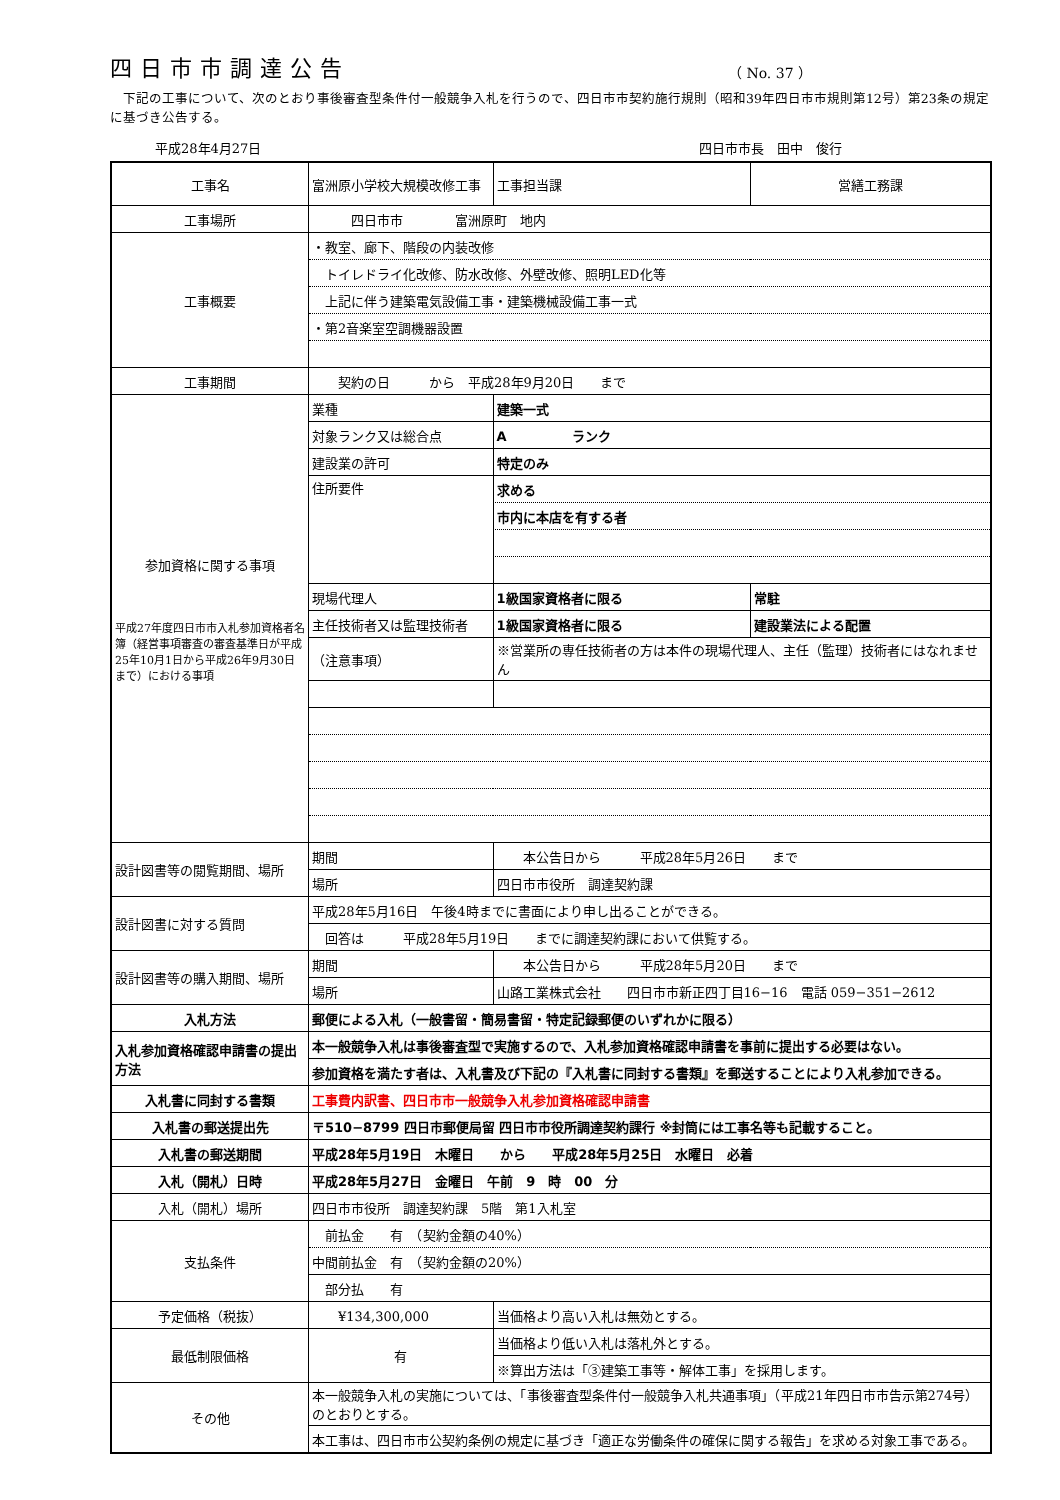四日市市調達公告
（ No. 37 ）
　下記の工事について、次のとおり事後審査型条件付一般競争入札を行うので、四日市市契約施行規則（昭和39年四日市市規則第12号）第23条の規定に基づき公告する。
平成28年4月27日 四日市市長　田中　俊行
| 工事名 | 富洲原小学校大規模改修工事 | | | 工事担当課 | 営繕工務課 |
| 工事場所 | 四日市市 富洲原町 地内 | | | | |
| 工事概要 | ・教室、廊下、階段の内装改修 | | | | |
| | トイレドライ化改修、防水改修、外壁改修、照明LED化等 | | | | |
| | 上記に伴う建築電気設備工事・建築機械設備工事一式 | | | | |
| | ・第2音楽室空調機器設置 | | | | |
| 工事期間 | 契約の日 から 平成28年9月20日 まで | | | | |
| 参加資格に関する事項 平成27年度四日市市入札参加資格者名簿（経営事項審査の審査基準日が平成25年10月1日から平成26年9月30日まで）における事項 | 業種 | 建築一式 | | | |
| | 対象ランク又は総合点 | A ランク | | | |
| | 建設業の許可 | 特定のみ | | | |
| | 住所要件 | 求める | | | |
| | | 市内に本店を有する者 | | | |
| | 現場代理人 | 1級国家資格者に限る | | | 常駐 |
| | 主任技術者又は監理技術者 | 1級国家資格者に限る | | | 建設業法による配置 |
| | （注意事項） | ※営業所の専任技術者の方は本件の現場代理人、主任（監理）技術者にはなれません | | | |
| 設計図書等の閲覧期間、場所 | 期間 | 本公告日から 平成28年5月26日 まで | | | |
| | 場所 | 四日市市役所 調達契約課 | | | |
| 設計図書に対する質問 | 平成28年5月16日 午後4時までに書面により申し出ることができる。 | | | | |
| | 回答は 平成28年5月19日 までに調達契約課において供覧する。 | | | | |
| 設計図書等の購入期間、場所 | 期間 | 本公告日から 平成28年5月20日 まで | | | |
| | 場所 | 山路工業株式会社 四日市市新正四丁目16−16 電話 059−351−2612 | | | |
| 入札方法 | 郵便による入札（一般書留・簡易書留・特定記録郵便のいずれかに限る） | | | | |
| 入札参加資格確認申請書の提出方法 | 本一般競争入札は事後審査型で実施するので、入札参加資格確認申請書を事前に提出する必要はない。 | | | | |
| | 参加資格を満たす者は、入札書及び下記の『入札書に同封する書類』を郵送することにより入札参加できる。 | | | | |
| 入札書に同封する書類 | 工事費内訳書、四日市市一般競争入札参加資格確認申請書 | | | | |
| 入札書の郵送提出先 | 〒510−8799 四日市郵便局留 四日市市役所調達契約課行 ※封筒には工事名等も記載すること。 | | | | |
| 入札書の郵送期間 | 平成28年5月19日 木曜日 から 平成28年5月25日 水曜日 必着 | | | | |
| 入札（開札）日時 | 平成28年5月27日 金曜日 午前 9 時 00 分 | | | | |
| 入札（開札）場所 | 四日市市役所 調達契約課 5階 第1入札室 | | | | |
| 支払条件 | 前払金 有 （契約金額の40%） | | | | |
| | 中間前払金 有 （契約金額の20%） | | | | |
| | 部分払 有 | | | | |
| 予定価格（税抜） | ¥134,300,000 | | 当価格より高い入札は無効とする。 | | |
| 最低制限価格 | 有 | | 当価格より低い入札は落札外とする。 | | |
| | | | ※算出方法は「③建築工事等・解体工事」を採用します。 | | |
| その他 | 本一般競争入札の実施については、「事後審査型条件付一般競争入札共通事項」（平成21年四日市市告示第274号）のとおりとする。 | | | | |
| | 本工事は、四日市市公契約条例の規定に基づき「適正な労働条件の確保に関する報告」を求める対象工事である。 | | | | |